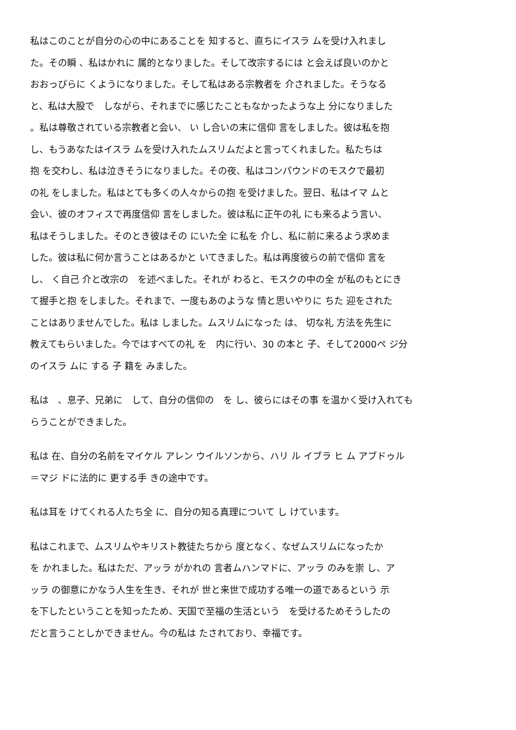私はこのことが自分の心の中にあることを 知すると、直ちにイスラ ムを受け入れまし
た。その瞬 、私はかれに 属的となりました。そして改宗するには と会えば良いのかと
おおっぴらに くようになりました。そして私はある宗教者を 介されました。そうなる
と、私は大股で　しながら、それまでに感じたこともなかったような上 分になりました
。私は尊敬されている宗教者と会い、 い し合いの末に信仰 言をしました。彼は私を抱
し、もうあなたはイスラ ムを受け入れたムスリムだよと言ってくれました。私たちは
抱 を交わし、私は泣きそうになりました。その夜、私はコンパウンドのモスクで最初
の礼 をしました。私はとても多くの人々からの抱 を受けました。翌日、私はイマ ムと
会い、彼のオフィスで再度信仰 言をしました。彼は私に正午の礼 にも来るよう言い、
私はそうしました。そのとき彼はその にいた全 に私を 介し、私に前に来るよう求めま
した。彼は私に何か言うことはあるかと いてきました。私は再度彼らの前で信仰 言を
し、 く自己 介と改宗の　を述べました。それが わると、モスクの中の全 が私のもとにき
て握手と抱 をしました。それまで、一度もあのような 情と思いやりに ちた 迎をされた
ことはありませんでした。私は しました。ムスリムになった は、 切な礼 方法を先生に
教えてもらいました。今ではすべての礼 を　内に行い、30 の本と 子、そして2000ペ ジ分
のイスラ ムに する 子 籍を みました。
私は　、息子、兄弟に　して、自分の信仰の　を し、彼らにはその事 を温かく受け入れても
らうことができました。
私は 在、自分の名前をマイケル アレン ウイルソンから、ハリ ル イブラ ヒ ム アブドゥル
＝マジ ドに法的に 更する手 きの途中です。
私は耳を けてくれる人たち全 に、自分の知る真理について し けています。
私はこれまで、ムスリムやキリスト教徒たちから 度となく、なぜムスリムになったか
を かれました。私はただ、アッラ がかれの 言者ムハンマドに、アッラ のみを崇 し、ア
ッラ の御意にかなう人生を生き、それが 世と来世で成功する唯一の道であるという 示
を下したということを知ったため、天国で至福の生活という　を受けるためそうしたの
だと言うことしかできません。今の私は たされており、幸福です。